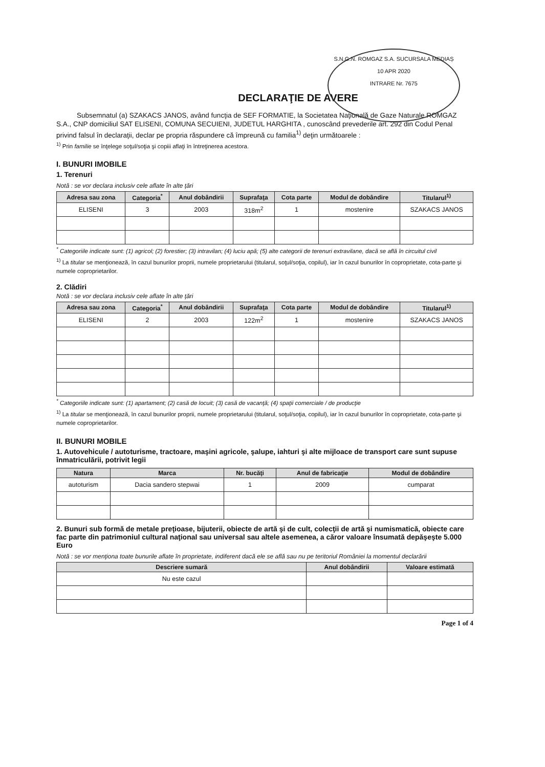S.N.G.N. ROMGAZ S.A. SUCURSALA MEDIAȘ
10 APR 2020
INTRARE Nr. 7675
DECLARAŢIE DE AVERE
Subsemnatul (a) SZAKACS JANOS, având funcţia de SEF FORMATIE, la Societatea Naţională de Gaze Naturale ROMGAZ S.A., CNP domiciliul SAT ELISENI, COMUNA SECUIENI, JUDETUL HARGHITA , cunoscând prevederile art. 292 din Codul Penal privind falsul în declaraţii, declar pe propria răspundere că împreună cu familia<sup>1)</sup> deţin următoarele :
<sup>1)</sup> Prin familie se înţelege soţul/soţia şi copiii aflaţi în întreţinerea acestora.
I. BUNURI IMOBILE
1. Terenuri
Notă : se vor declara inclusiv cele aflate în alte ţări
| Adresa sau zona | Categoria<sup>*</sup> | Anul dobândirii | Suprafaţa | Cota parte | Modul de dobândire | Titularul<sup>1)</sup> |
| --- | --- | --- | --- | --- | --- | --- |
| ELISENI | 3 | 2003 | 318m<sup>2</sup> | 1 | mostenire | SZAKACS JANOS |
<sup>*</sup> Categoriile indicate sunt: (1) agricol; (2) forestier; (3) intravilan; (4) luciu apă; (5) alte categorii de terenuri extravilane, dacă se află în circuitul civil
<sup>1)</sup> La titular se menţionează, în cazul bunurilor proprii, numele proprietarului (titularul, soţul/soţia, copilul), iar în cazul bunurilor în coproprietate, cota-parte şi numele coproprietarilor.
2. Clădiri
Notă : se vor declara inclusiv cele aflate în alte ţări
| Adresa sau zona | Categoria<sup>*</sup> | Anul dobândirii | Suprafaţa | Cota parte | Modul de dobândire | Titularul<sup>1)</sup> |
| --- | --- | --- | --- | --- | --- | --- |
| ELISENI | 2 | 2003 | 122m<sup>2</sup> | 1 | mostenire | SZAKACS JANOS |
<sup>*</sup> Categoriile indicate sunt: (1) apartament; (2) casă de locuit; (3) casă de vacanţă; (4) spaţii comerciale / de producţie
<sup>1)</sup> La titular se menţionează, în cazul bunurilor proprii, numele proprietarului (titularul, soţul/soţia, copilul), iar în cazul bunurilor în coproprietate, cota-parte şi numele coproprietarilor.
II. BUNURI MOBILE
1. Autovehicule / autoturisme, tractoare, maşini agricole, şalupe, iahturi şi alte mijloace de transport care sunt supuse înmatriculării, potrivit legii
| Natura | Marca | Nr. bucăţi | Anul de fabricaţie | Modul de dobândire |
| --- | --- | --- | --- | --- |
| autoturism | Dacia sandero stepwai | 1 | 2009 | cumparat |
2. Bunuri sub formă de metale preţioase, bijuterii, obiecte de artă şi de cult, colecţii de artă şi numismatică, obiecte care fac parte din patrimoniul cultural naţional sau universal sau altele asemenea, a căror valoare însumată depăşeşte 5.000 Euro
Notă : se vor menţiona toate bunurile aflate în proprietate, indiferent dacă ele se află sau nu pe teritoriul României la momentul declarării
| Descriere sumară | Anul dobândirii | Valoare estimată |
| --- | --- | --- |
| Nu este cazul | | |
Page 1 of 4